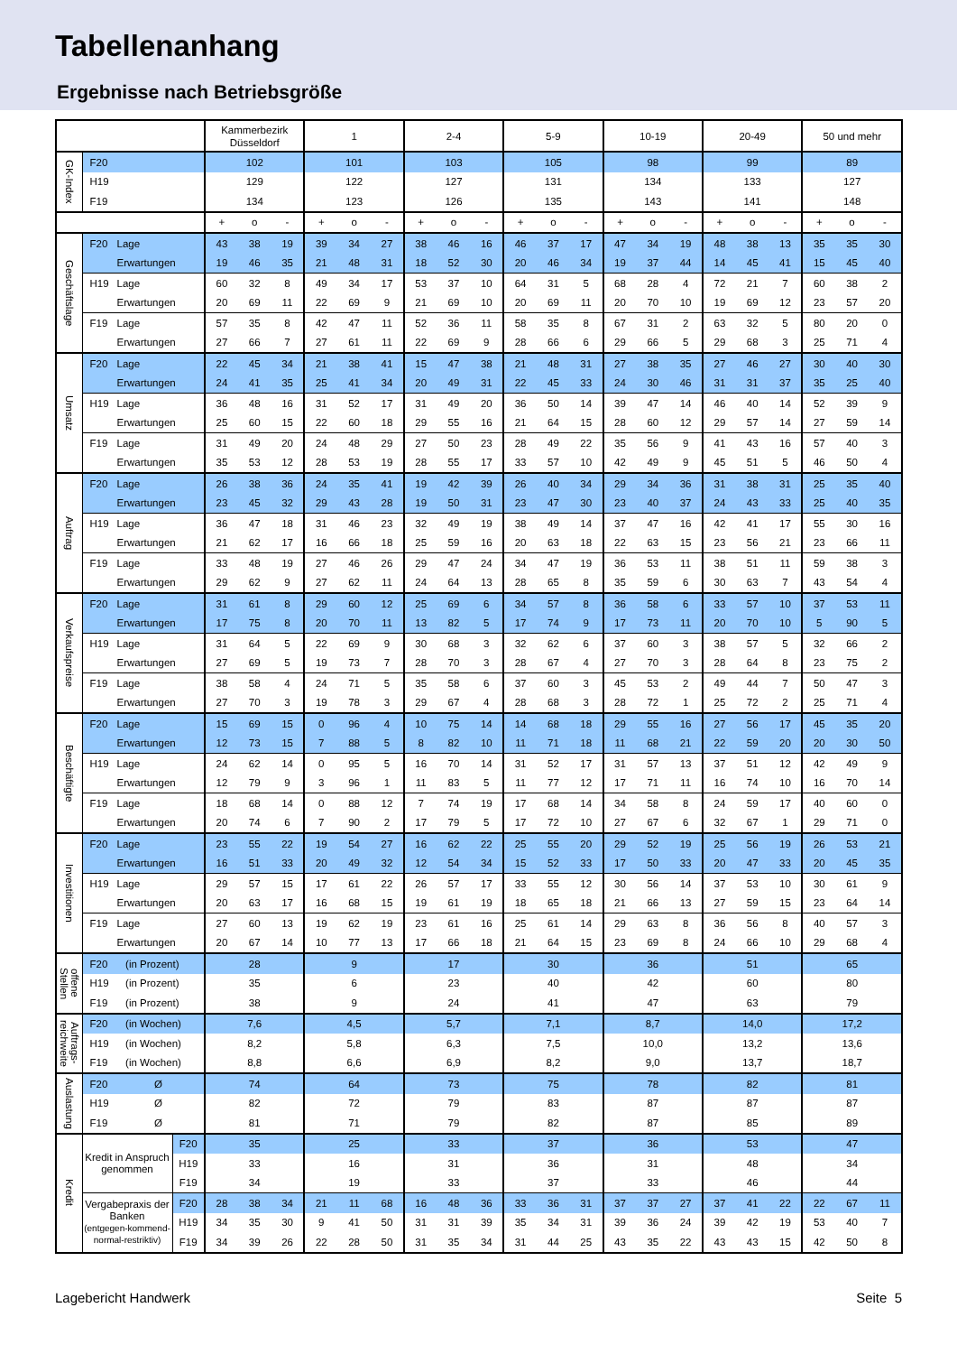Tabellenanhang
Ergebnisse nach Betriebsgröße
| | | | Kammerbezirk Düsseldorf | | | 1 | | | 2-4 | | | 5-9 | | | 10-19 | | | 20-49 | | | 50 und mehr | | |
| --- | --- | --- | --- | --- | --- | --- | --- | --- | --- | --- | --- | --- | --- | --- | --- | --- | --- | --- | --- | --- | --- | --- | --- |
| GK-Index | F20 | | 102 | | | 101 | | | 103 | | | 105 | | | 98 | | | 99 | | | 89 | | |
| | H19 | | 129 | | | 122 | | | 127 | | | 131 | | | 134 | | | 133 | | | 127 | | |
| | F19 | | 134 | | | 123 | | | 126 | | | 135 | | | 143 | | | 141 | | | 148 | | |
| | | | + | o | - | + | o | - | + | o | - | + | o | - | + | o | - | + | o | - | + | o | - |
| Geschäftslage | F20 Lage | | 43 | 38 | 19 | 39 | 34 | 27 | 38 | 46 | 16 | 46 | 37 | 17 | 47 | 34 | 19 | 48 | 38 | 13 | 35 | 35 | 30 |
| | Erwartungen | | 19 | 46 | 35 | 21 | 48 | 31 | 18 | 52 | 30 | 20 | 46 | 34 | 19 | 37 | 44 | 14 | 45 | 41 | 15 | 45 | 40 |
| | H19 Lage | | 60 | 32 | 8 | 49 | 34 | 17 | 53 | 37 | 10 | 64 | 31 | 5 | 68 | 28 | 4 | 72 | 21 | 7 | 60 | 38 | 2 |
| | Erwartungen | | 20 | 69 | 11 | 22 | 69 | 9 | 21 | 69 | 10 | 20 | 69 | 11 | 20 | 70 | 10 | 19 | 69 | 12 | 23 | 57 | 20 |
| | F19 Lage | | 57 | 35 | 8 | 42 | 47 | 11 | 52 | 36 | 11 | 58 | 35 | 8 | 67 | 31 | 2 | 63 | 32 | 5 | 80 | 20 | 0 |
| | Erwartungen | | 27 | 66 | 7 | 27 | 61 | 11 | 22 | 69 | 9 | 28 | 66 | 6 | 29 | 66 | 5 | 29 | 68 | 3 | 25 | 71 | 4 |
| Umsatz | F20 Lage | | 22 | 45 | 34 | 21 | 38 | 41 | 15 | 47 | 38 | 21 | 48 | 31 | 27 | 38 | 35 | 27 | 46 | 27 | 30 | 40 | 30 |
| | Erwartungen | | 24 | 41 | 35 | 25 | 41 | 34 | 20 | 49 | 31 | 22 | 45 | 33 | 24 | 30 | 46 | 31 | 31 | 37 | 35 | 25 | 40 |
| | H19 Lage | | 36 | 48 | 16 | 31 | 52 | 17 | 31 | 49 | 20 | 36 | 50 | 14 | 39 | 47 | 14 | 46 | 40 | 14 | 52 | 39 | 9 |
| | Erwartungen | | 25 | 60 | 15 | 22 | 60 | 18 | 29 | 55 | 16 | 21 | 64 | 15 | 28 | 60 | 12 | 29 | 57 | 14 | 27 | 59 | 14 |
| | F19 Lage | | 31 | 49 | 20 | 24 | 48 | 29 | 27 | 50 | 23 | 28 | 49 | 22 | 35 | 56 | 9 | 41 | 43 | 16 | 57 | 40 | 3 |
| | Erwartungen | | 35 | 53 | 12 | 28 | 53 | 19 | 28 | 55 | 17 | 33 | 57 | 10 | 42 | 49 | 9 | 45 | 51 | 5 | 46 | 50 | 4 |
| Auftrag | F20 Lage | | 26 | 38 | 36 | 24 | 35 | 41 | 19 | 42 | 39 | 26 | 40 | 34 | 29 | 34 | 36 | 31 | 38 | 31 | 25 | 35 | 40 |
| | Erwartungen | | 23 | 45 | 32 | 29 | 43 | 28 | 19 | 50 | 31 | 23 | 47 | 30 | 23 | 40 | 37 | 24 | 43 | 33 | 25 | 40 | 35 |
| | H19 Lage | | 36 | 47 | 18 | 31 | 46 | 23 | 32 | 49 | 19 | 38 | 49 | 14 | 37 | 47 | 16 | 42 | 41 | 17 | 55 | 30 | 16 |
| | Erwartungen | | 21 | 62 | 17 | 16 | 66 | 18 | 25 | 59 | 16 | 20 | 63 | 18 | 22 | 63 | 15 | 23 | 56 | 21 | 23 | 66 | 11 |
| | F19 Lage | | 33 | 48 | 19 | 27 | 46 | 26 | 29 | 47 | 24 | 34 | 47 | 19 | 36 | 53 | 11 | 38 | 51 | 11 | 59 | 38 | 3 |
| | Erwartungen | | 29 | 62 | 9 | 27 | 62 | 11 | 24 | 64 | 13 | 28 | 65 | 8 | 35 | 59 | 6 | 30 | 63 | 7 | 43 | 54 | 4 |
| Verkaufspreise | F20 Lage | | 31 | 61 | 8 | 29 | 60 | 12 | 25 | 69 | 6 | 34 | 57 | 8 | 36 | 58 | 6 | 33 | 57 | 10 | 37 | 53 | 11 |
| | Erwartungen | | 17 | 75 | 8 | 20 | 70 | 11 | 13 | 82 | 5 | 17 | 74 | 9 | 17 | 73 | 11 | 20 | 70 | 10 | 5 | 90 | 5 |
| | H19 Lage | | 31 | 64 | 5 | 22 | 69 | 9 | 30 | 68 | 3 | 32 | 62 | 6 | 37 | 60 | 3 | 38 | 57 | 5 | 32 | 66 | 2 |
| | Erwartungen | | 27 | 69 | 5 | 19 | 73 | 7 | 28 | 70 | 3 | 28 | 67 | 4 | 27 | 70 | 3 | 28 | 64 | 8 | 23 | 75 | 2 |
| | F19 Lage | | 38 | 58 | 4 | 24 | 71 | 5 | 35 | 58 | 6 | 37 | 60 | 3 | 45 | 53 | 2 | 49 | 44 | 7 | 50 | 47 | 3 |
| | Erwartungen | | 27 | 70 | 3 | 19 | 78 | 3 | 29 | 67 | 4 | 28 | 68 | 3 | 28 | 72 | 1 | 25 | 72 | 2 | 25 | 71 | 4 |
| Beschäftigte | F20 Lage | | 15 | 69 | 15 | 0 | 96 | 4 | 10 | 75 | 14 | 14 | 68 | 18 | 29 | 55 | 16 | 27 | 56 | 17 | 45 | 35 | 20 |
| | Erwartungen | | 12 | 73 | 15 | 7 | 88 | 5 | 8 | 82 | 10 | 11 | 71 | 18 | 11 | 68 | 21 | 22 | 59 | 20 | 20 | 30 | 50 |
| | H19 Lage | | 24 | 62 | 14 | 0 | 95 | 5 | 16 | 70 | 14 | 31 | 52 | 17 | 31 | 57 | 13 | 37 | 51 | 12 | 42 | 49 | 9 |
| | Erwartungen | | 12 | 79 | 9 | 3 | 96 | 1 | 11 | 83 | 5 | 11 | 77 | 12 | 17 | 71 | 11 | 16 | 74 | 10 | 16 | 70 | 14 |
| | F19 Lage | | 18 | 68 | 14 | 0 | 88 | 12 | 7 | 74 | 19 | 17 | 68 | 14 | 34 | 58 | 8 | 24 | 59 | 17 | 40 | 60 | 0 |
| | Erwartungen | | 20 | 74 | 6 | 7 | 90 | 2 | 17 | 79 | 5 | 17 | 72 | 10 | 27 | 67 | 6 | 32 | 67 | 1 | 29 | 71 | 0 |
| Investitionen | F20 Lage | | 23 | 55 | 22 | 19 | 54 | 27 | 16 | 62 | 22 | 25 | 55 | 20 | 29 | 52 | 19 | 25 | 56 | 19 | 26 | 53 | 21 |
| | Erwartungen | | 16 | 51 | 33 | 20 | 49 | 32 | 12 | 54 | 34 | 15 | 52 | 33 | 17 | 50 | 33 | 20 | 47 | 33 | 20 | 45 | 35 |
| | H19 Lage | | 29 | 57 | 15 | 17 | 61 | 22 | 26 | 57 | 17 | 33 | 55 | 12 | 30 | 56 | 14 | 37 | 53 | 10 | 30 | 61 | 9 |
| | Erwartungen | | 20 | 63 | 17 | 16 | 68 | 15 | 19 | 61 | 19 | 18 | 65 | 18 | 21 | 66 | 13 | 27 | 59 | 15 | 23 | 64 | 14 |
| | F19 Lage | | 27 | 60 | 13 | 19 | 62 | 19 | 23 | 61 | 16 | 25 | 61 | 14 | 29 | 63 | 8 | 36 | 56 | 8 | 40 | 57 | 3 |
| | Erwartungen | | 20 | 67 | 14 | 10 | 77 | 13 | 17 | 66 | 18 | 21 | 64 | 15 | 23 | 69 | 8 | 24 | 66 | 10 | 29 | 68 | 4 |
| offene Stellen | F20 (in Prozent) | | 28 | | | 9 | | | 17 | | | 30 | | | 36 | | | 51 | | | 65 | | |
| | H19 (in Prozent) | | 35 | | | 6 | | | 23 | | | 40 | | | 42 | | | 60 | | | 80 | | |
| | F19 (in Prozent) | | 38 | | | 9 | | | 24 | | | 41 | | | 47 | | | 63 | | | 79 | | |
| Auftrags- reichweite | F20 (in Wochen) | | 7,6 | | | 4,5 | | | 5,7 | | | 7,1 | | | 8,7 | | | 14,0 | | | 17,2 | | |
| | H19 (in Wochen) | | 8,2 | | | 5,8 | | | 6,3 | | | 7,5 | | | 10,0 | | | 13,2 | | | 13,6 | | |
| | F19 (in Wochen) | | 8,8 | | | 6,6 | | | 6,9 | | | 8,2 | | | 9,0 | | | 13,7 | | | 18,7 | | |
| Auslastung | F20 Ø | | 74 | | | 64 | | | 73 | | | 75 | | | 78 | | | 82 | | | 81 | | |
| | H19 Ø | | 82 | | | 72 | | | 79 | | | 83 | | | 87 | | | 87 | | | 87 | | |
| | F19 Ø | | 81 | | | 71 | | | 79 | | | 82 | | | 87 | | | 85 | | | 89 | | |
| Kredit | Kredit in Anspruch genommen | F20 | 35 | | | 25 | | | 33 | | | 37 | | | 36 | | | 53 | | | 47 | | |
| | | H19 | 33 | | | 16 | | | 31 | | | 36 | | | 31 | | | 48 | | | 34 | | |
| | | F19 | 34 | | | 19 | | | 33 | | | 37 | | | 33 | | | 46 | | | 44 | | |
| | Vergabepraxis der Banken (entgegen-kommend-normal-restriktiv) | F20 | 28 | 38 | 34 | 21 | 11 | 68 | 16 | 48 | 36 | 33 | 36 | 31 | 37 | 37 | 27 | 37 | 41 | 22 | 22 | 67 | 11 |
| | | H19 | 34 | 35 | 30 | 9 | 41 | 50 | 31 | 31 | 39 | 35 | 34 | 31 | 39 | 36 | 24 | 39 | 42 | 19 | 53 | 40 | 7 |
| | | F19 | 34 | 39 | 26 | 22 | 28 | 50 | 31 | 35 | 34 | 31 | 44 | 25 | 43 | 35 | 22 | 43 | 43 | 15 | 42 | 50 | 8 |
Lagebericht Handwerk Seite 5